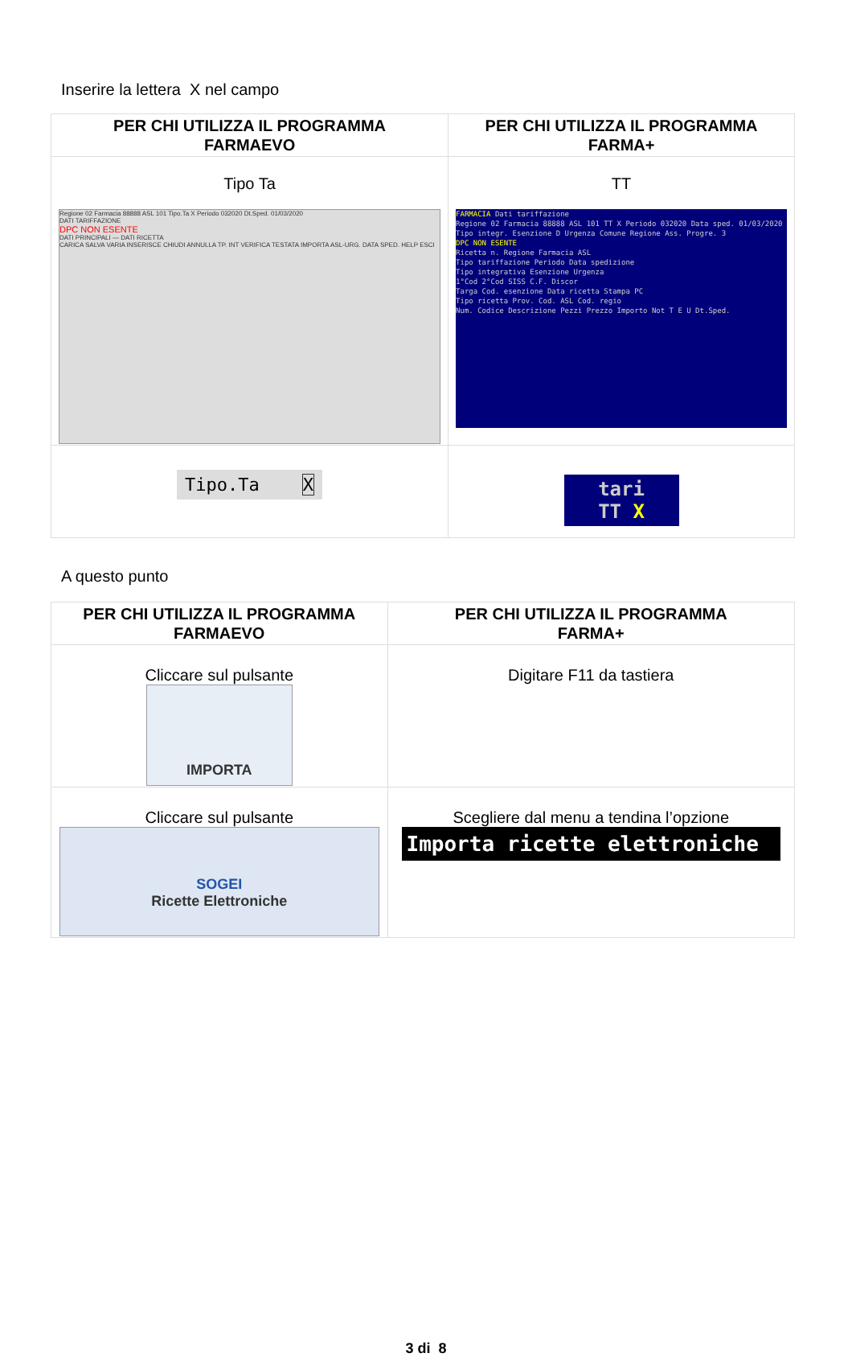Inserire la lettera X nel campo
| PER CHI UTILIZZA IL PROGRAMMA FARMAEVO | PER CHI UTILIZZA IL PROGRAMMA FARMA+ |
| --- | --- |
| Tipo Ta Regione 02 Farmacia 88888 ASL 101 Tipo.Ta X Periodo 032020 Dt.Sped. 01/03/2020 DATI TARIFFAZIONE DPC NON ESENTE DATI PRINCIPALI — DATI RICETTA CARICA SALVA VARIA INSERISCE CHIUDI ANNULLA TP. INT VERIFICA TESTATA IMPORTA ASL-URG. DATA SPED. HELP ESCI | TT FARMACIA Dati tariffazione Regione 02 Farmacia 88888 ASL 101 TT X Periodo 032020 Data sped. 01/03/2020 Tipo integr. Esenzione D Urgenza Comune Regione Ass. Progre. 3 DPC NON ESENTE Ricetta n. Regione Farmacia ASL Tipo tariffazione Periodo Data spedizione Tipo integrativa Esenzione Urgenza 1°Cod 2°Cod SISS C.F. Discor Targa Cod. esenzione Data ricetta Stampa PC Tipo ricetta Prov. Cod. ASL Cod. regio Num. Codice Descrizione Pezzi Prezzo Importo Not T E U Dt.Sped. |
| Tipo.Ta X | tari TT X |
A questo punto
| PER CHI UTILIZZA IL PROGRAMMA FARMAEVO | PER CHI UTILIZZA IL PROGRAMMA FARMA+ |
| --- | --- |
| Cliccare sul pulsante IMPORTA | Digitare F11 da tastiera |
| Cliccare sul pulsante SOGEI Ricette Elettroniche | Scegliere dal menu a tendina l’opzione Importa ricette elettroniche |
3 di 8